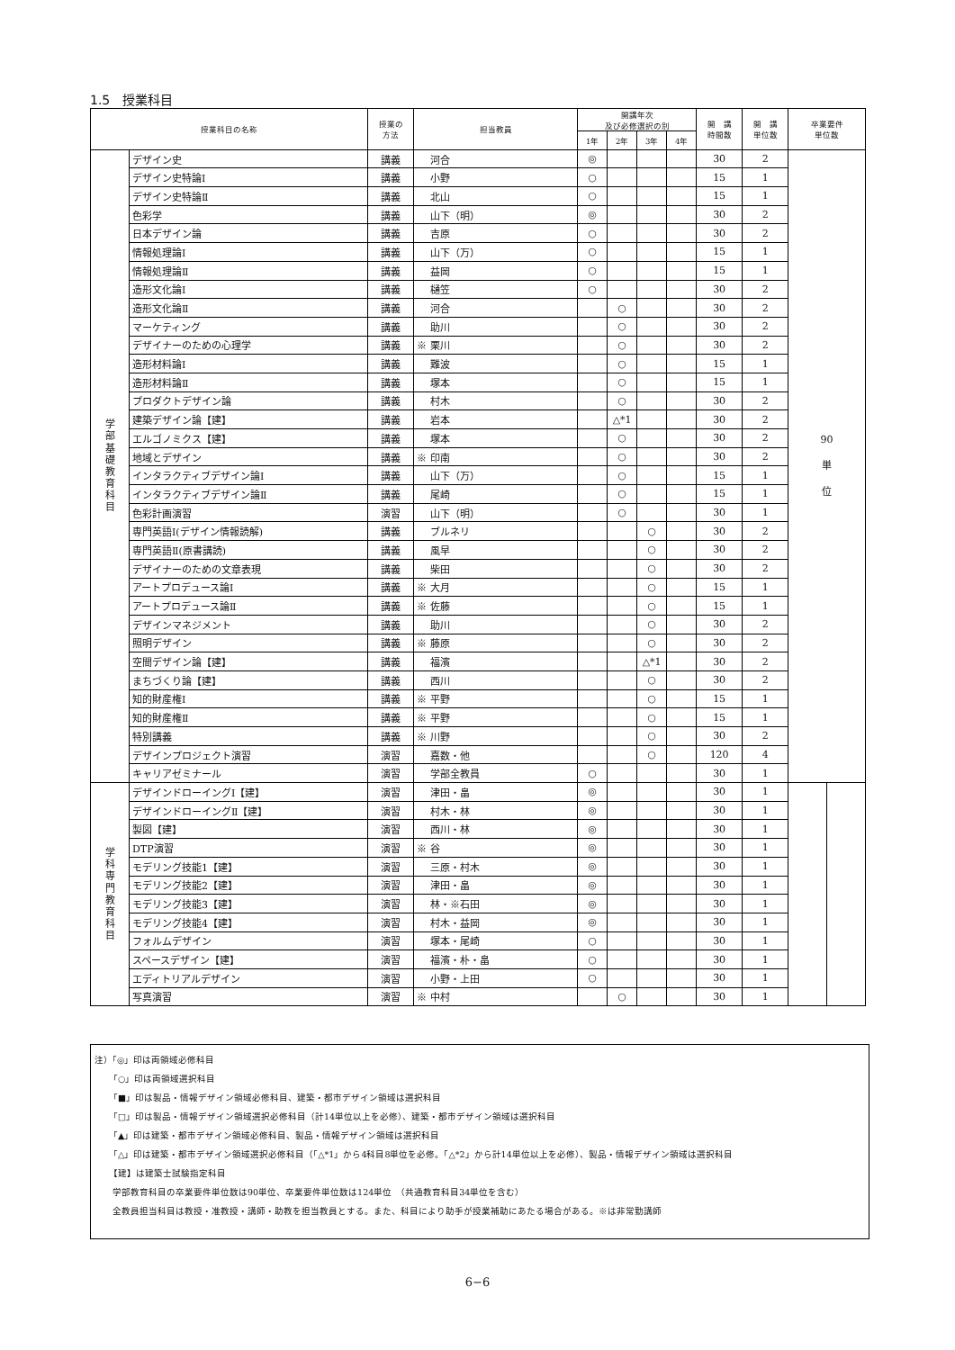1.5　授業科目
| 授業科目の名称 | | 授業の 方法 | 担当教員 | 開講年次 及び必修選択の別 | | | | 開 講 時間数 | 開 講 単位数 | 卒業要件 単位数 | |
| --- | --- | --- | --- | --- | --- | --- | --- | --- | --- | --- | --- |
| | | | | 1年 | 2年 | 3年 | 4年 | | | | |
| 学 部 基 礎 教 育 科 目 | デザイン史 | 講義 | 河合 | ◎ | | | | 30 | 2 | 90 単 位 | |
| | デザイン史特論Ⅰ | 講義 | 小野 | ○ | | | | 15 | 1 | | |
| | デザイン史特論Ⅱ | 講義 | 北山 | ○ | | | | 15 | 1 | | |
| | 色彩学 | 講義 | 山下（明） | ◎ | | | | 30 | 2 | | |
| | 日本デザイン論 | 講義 | 吉原 | ○ | | | | 30 | 2 | | |
| | 情報処理論Ⅰ | 講義 | 山下（万） | ○ | | | | 15 | 1 | | |
| | 情報処理論Ⅱ | 講義 | 益岡 | ○ | | | | 15 | 1 | | |
| | 造形文化論Ⅰ | 講義 | 樋笠 | ○ | | | | 30 | 2 | | |
| | 造形文化論Ⅱ | 講義 | 河合 | | ○ | | | 30 | 2 | | |
| | マーケティング | 講義 | 助川 | | ○ | | | 30 | 2 | | |
| | デザイナーのための心理学 | 講義 | ※ 栗川 | | ○ | | | 30 | 2 | | |
| | 造形材料論Ⅰ | 講義 | 難波 | | ○ | | | 15 | 1 | | |
| | 造形材料論Ⅱ | 講義 | 塚本 | | ○ | | | 15 | 1 | | |
| | プロダクトデザイン論 | 講義 | 村木 | | ○ | | | 30 | 2 | | |
| | 建築デザイン論【建】 | 講義 | 岩本 | | △*1 | | | 30 | 2 | | |
| | エルゴノミクス【建】 | 講義 | 塚本 | | ○ | | | 30 | 2 | | |
| | 地域とデザイン | 講義 | ※ 印南 | | ○ | | | 30 | 2 | | |
| | インタラクティブデザイン論Ⅰ | 講義 | 山下（万） | | ○ | | | 15 | 1 | | |
| | インタラクティブデザイン論Ⅱ | 講義 | 尾崎 | | ○ | | | 15 | 1 | | |
| | 色彩計画演習 | 演習 | 山下（明） | | ○ | | | 30 | 1 | | |
| | 専門英語Ⅰ(デザイン情報読解) | 講義 | ブルネリ | | | ○ | | 30 | 2 | | |
| | 専門英語Ⅱ(原書講読) | 講義 | 風早 | | | ○ | | 30 | 2 | | |
| | デザイナーのための文章表現 | 講義 | 柴田 | | | ○ | | 30 | 2 | | |
| | アートプロデュース論Ⅰ | 講義 | ※ 大月 | | | ○ | | 15 | 1 | | |
| | アートプロデュース論Ⅱ | 講義 | ※ 佐藤 | | | ○ | | 15 | 1 | | |
| | デザインマネジメント | 講義 | 助川 | | | ○ | | 30 | 2 | | |
| | 照明デザイン | 講義 | ※ 藤原 | | | ○ | | 30 | 2 | | |
| | 空間デザイン論【建】 | 講義 | 福濱 | | | △*1 | | 30 | 2 | | |
| | まちづくり論【建】 | 講義 | 西川 | | | ○ | | 30 | 2 | | |
| | 知的財産権Ⅰ | 講義 | ※ 平野 | | | ○ | | 15 | 1 | | |
| | 知的財産権Ⅱ | 講義 | ※ 平野 | | | ○ | | 15 | 1 | | |
| | 特別講義 | 講義 | ※ 川野 | | | ○ | | 30 | 2 | | |
| | デザインプロジェクト演習 | 演習 | 嘉数・他 | | | ○ | | 120 | 4 | | |
| | キャリアゼミナール | 演習 | 学部全教員 | ○ | | | | 30 | 1 | | |
| 学 科 専 門 教 育 科 目 | デザインドローイングⅠ【建】 | 演習 | 津田・畠 | ◎ | | | | 30 | 1 | | |
| | デザインドローイングⅡ【建】 | 演習 | 村木・林 | ◎ | | | | 30 | 1 | | |
| | 製図【建】 | 演習 | 西川・林 | ◎ | | | | 30 | 1 | | |
| | DTP演習 | 演習 | ※ 谷 | ◎ | | | | 30 | 1 | | |
| | モデリング技能1【建】 | 演習 | 三原・村木 | ◎ | | | | 30 | 1 | | |
| | モデリング技能2【建】 | 演習 | 津田・畠 | ◎ | | | | 30 | 1 | | |
| | モデリング技能3【建】 | 演習 | 林・※石田 | ◎ | | | | 30 | 1 | | |
| | モデリング技能4【建】 | 演習 | 村木・益岡 | ◎ | | | | 30 | 1 | | |
| | フォルムデザイン | 演習 | 塚本・尾崎 | ○ | | | | 30 | 1 | | |
| | スペースデザイン【建】 | 演習 | 福濱・朴・畠 | ○ | | | | 30 | 1 | | |
| | エディトリアルデザイン | 演習 | 小野・上田 | ○ | | | | 30 | 1 | | |
| | 写真演習 | 演習 | ※ 中村 | | ○ | | | 30 | 1 | | |
注）「◎」印は両領域必修科目
「○」印は両領域選択科目
「■」印は製品・情報デザイン領域必修科目、建築・都市デザイン領域は選択科目
「□」印は製品・情報デザイン領域選択必修科目（計14単位以上を必修）、建築・都市デザイン領域は選択科目
「▲」印は建築・都市デザイン領域必修科目、製品・情報デザイン領域は選択科目
「△」印は建築・都市デザイン領域選択必修科目（「△*1」から4科目8単位を必修。「△*2」から計14単位以上を必修）、製品・情報デザイン領域は選択科目
【建】は建築士試験指定科目
学部教育科目の卒業要件単位数は90単位、卒業要件単位数は124単位　（共通教育科目34単位を含む）
全教員担当科目は教授・准教授・講師・助教を担当教員とする。また、科目により助手が授業補助にあたる場合がある。※は非常勤講師
6−6